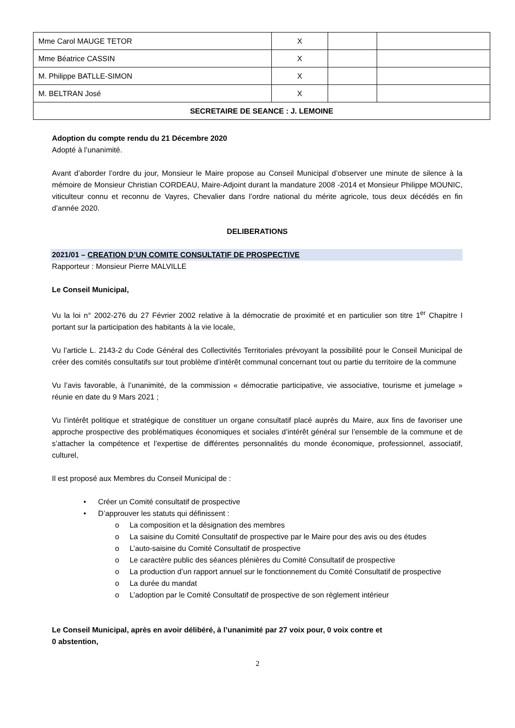| Mme Carol MAUGE TETOR | X | | |
| Mme Béatrice CASSIN | X | | |
| M. Philippe BATLLE-SIMON | X | | |
| M. BELTRAN José | X | | |
| SECRETAIRE DE SEANCE : J. LEMOINE | | | |
Adoption du compte rendu du 21 Décembre 2020
Adopté à l’unanimité.
Avant d’aborder l’ordre du jour, Monsieur le Maire propose au Conseil Municipal d’observer une minute de silence à la mémoire de Monsieur Christian CORDEAU, Maire-Adjoint durant la mandature 2008 -2014 et Monsieur Philippe MOUNIC, viticulteur connu et reconnu de Vayres, Chevalier dans l’ordre national du mérite agricole, tous deux décédés en fin d’année 2020.
DELIBERATIONS
2021/01 – CREATION D’UN COMITE CONSULTATIF DE PROSPECTIVE
Rapporteur : Monsieur Pierre MALVILLE
Le Conseil Municipal,
Vu la loi n° 2002-276 du 27 Février 2002 relative à la démocratie de proximité et en particulier son titre 1<sup>er</sup> Chapitre I portant sur la participation des habitants à la vie locale,
Vu l’article L. 2143-2 du Code Général des Collectivités Territoriales prévoyant la possibilité pour le Conseil Municipal de créer des comités consultatifs sur tout problème d’intérêt communal concernant tout ou partie du territoire de la commune
Vu l’avis favorable, à l’unanimité, de la commission « démocratie participative, vie associative, tourisme et jumelage » réunie en date du 9 Mars 2021 ;
Vu l’intérêt politique et stratégique de constituer un organe consultatif placé auprès du Maire, aux fins de favoriser une approche prospective des problématiques économiques et sociales d’intérêt général sur l’ensemble de la commune et de s’attacher la compétence et l’expertise de différentes personnalités du monde économique, professionnel, associatif, culturel,
Il est proposé aux Membres du Conseil Municipal de :
• Créer un Comité consultatif de prospective
• D’approuver les statuts qui définissent :
o La composition et la désignation des membres
o La saisine du Comité Consultatif de prospective par le Maire pour des avis ou des études
o L’auto-saisine du Comité Consultatif de prospective
o Le caractère public des séances plénières du Comité Consultatif de prospective
o La production d’un rapport annuel sur le fonctionnement du Comité Consultatif de prospective
o La durée du mandat
o L’adoption par le Comité Consultatif de prospective de son règlement intérieur
Le Conseil Municipal, après en avoir délibéré, à l’unanimité par 27 voix pour, 0 voix contre et
0 abstention,
2